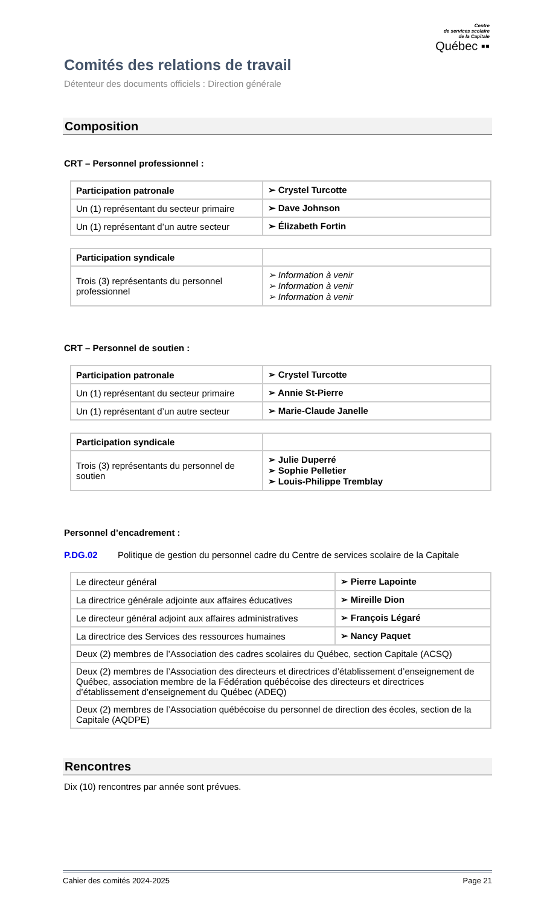Centre
de services scolaire
de la Capitale
Québec ▪▪
Comités des relations de travail
Détenteur des documents officiels : Direction générale
Composition
CRT – Personnel professionnel :
| Participation patronale | ➢ Crystel Turcotte |
| Un (1) représentant du secteur primaire | ➢ Dave Johnson |
| Un (1) représentant d’un autre secteur | ➢ Élizabeth Fortin |
| Participation syndicale | |
| Trois (3) représentants du personnel professionnel | ➢ Information à venir ➢ Information à venir ➢ Information à venir |
CRT – Personnel de soutien :
| Participation patronale | ➢ Crystel Turcotte |
| Un (1) représentant du secteur primaire | ➢ Annie St-Pierre |
| Un (1) représentant d’un autre secteur | ➢ Marie-Claude Janelle |
| Participation syndicale | |
| Trois (3) représentants du personnel de soutien | ➢ Julie Duperré ➢ Sophie Pelletier ➢ Louis-Philippe Tremblay |
Personnel d’encadrement :
P.DG.02 Politique de gestion du personnel cadre du Centre de services scolaire de la Capitale
| Le directeur général | ➢ Pierre Lapointe |
| La directrice générale adjointe aux affaires éducatives | ➢ Mireille Dion |
| Le directeur général adjoint aux affaires administratives | ➢ François Légaré |
| La directrice des Services des ressources humaines | ➢ Nancy Paquet |
| Deux (2) membres de l’Association des cadres scolaires du Québec, section Capitale (ACSQ) | |
| Deux (2) membres de l’Association des directeurs et directrices d’établissement d’enseignement de Québec, association membre de la Fédération québécoise des directeurs et directrices d’établissement d’enseignement du Québec (ADEQ) | |
| Deux (2) membres de l’Association québécoise du personnel de direction des écoles, section de la Capitale (AQDPE) | |
Rencontres
Dix (10) rencontres par année sont prévues.
Cahier des comités 2024-2025 Page 21